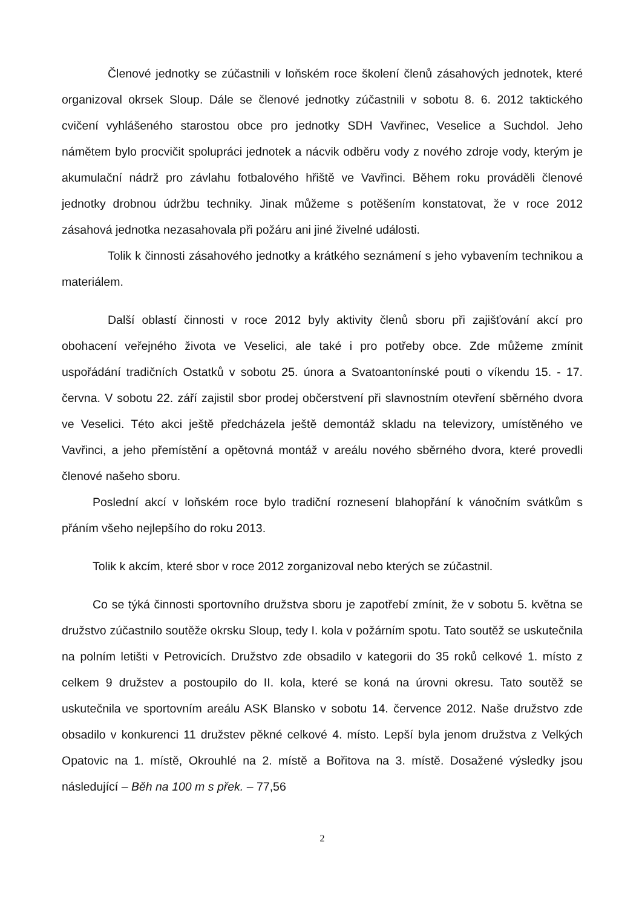Členové jednotky se zúčastnili v loňském roce školení členů zásahových jednotek, které organizoval okrsek Sloup. Dále se členové jednotky zúčastnili v sobotu 8. 6. 2012 taktického cvičení vyhlášeného starostou obce pro jednotky SDH Vavřinec, Veselice a Suchdol. Jeho námětem bylo procvičit spolupráci jednotek a nácvik odběru vody z nového zdroje vody, kterým je akumulační nádrž pro závlahu fotbalového hřiště ve Vavřinci. Během roku prováděli členové jednotky drobnou údržbu techniky. Jinak můžeme s potěšením konstatovat, že v roce 2012 zásahová jednotka nezasahovala při požáru ani jiné živelné události.
Tolik k činnosti zásahového jednotky a krátkého seznámení s jeho vybavením technikou a materiálem.
Další oblastí činnosti v roce 2012 byly aktivity členů sboru při zajišťování akcí pro obohacení veřejného života ve Veselici, ale také i pro potřeby obce. Zde můžeme zmínit uspořádání tradičních Ostatků v sobotu 25. února a Svatoantonínské pouti o víkendu 15. - 17. června. V sobotu 22. září zajistil sbor prodej občerstvení při slavnostním otevření sběrného dvora ve Veselici. Této akci ještě předcházela ještě demontáž skladu na televizory, umístěného ve Vavřinci, a jeho přemístění a opětovná montáž v areálu nového sběrného dvora, které provedli členové našeho sboru.
Poslední akcí v loňském roce bylo tradiční roznesení blahopřání k vánočním svátkům s přáním všeho nejlepšího do roku 2013.
Tolik k akcím, které sbor v roce 2012 zorganizoval nebo kterých se zúčastnil.
Co se týká činnosti sportovního družstva sboru je zapotřebí zmínit, že v sobotu 5. května se družstvo zúčastnilo soutěže okrsku Sloup, tedy I. kola v požárním spotu. Tato soutěž se uskutečnila na polním letišti v Petrovicích. Družstvo zde obsadilo v kategorii do 35 roků celkové 1. místo z celkem 9 družstev a postoupilo do II. kola, které se koná na úrovni okresu. Tato soutěž se uskutečnila ve sportovním areálu ASK Blansko v sobotu 14. července 2012. Naše družstvo zde obsadilo v konkurenci 11 družstev pěkné celkové 4. místo. Lepší byla jenom družstva z Velkých Opatovic na 1. místě, Okrouhlé na 2. místě a Bořitova na 3. místě. Dosažené výsledky jsou následující – Běh na 100 m s přek. – 77,56
2